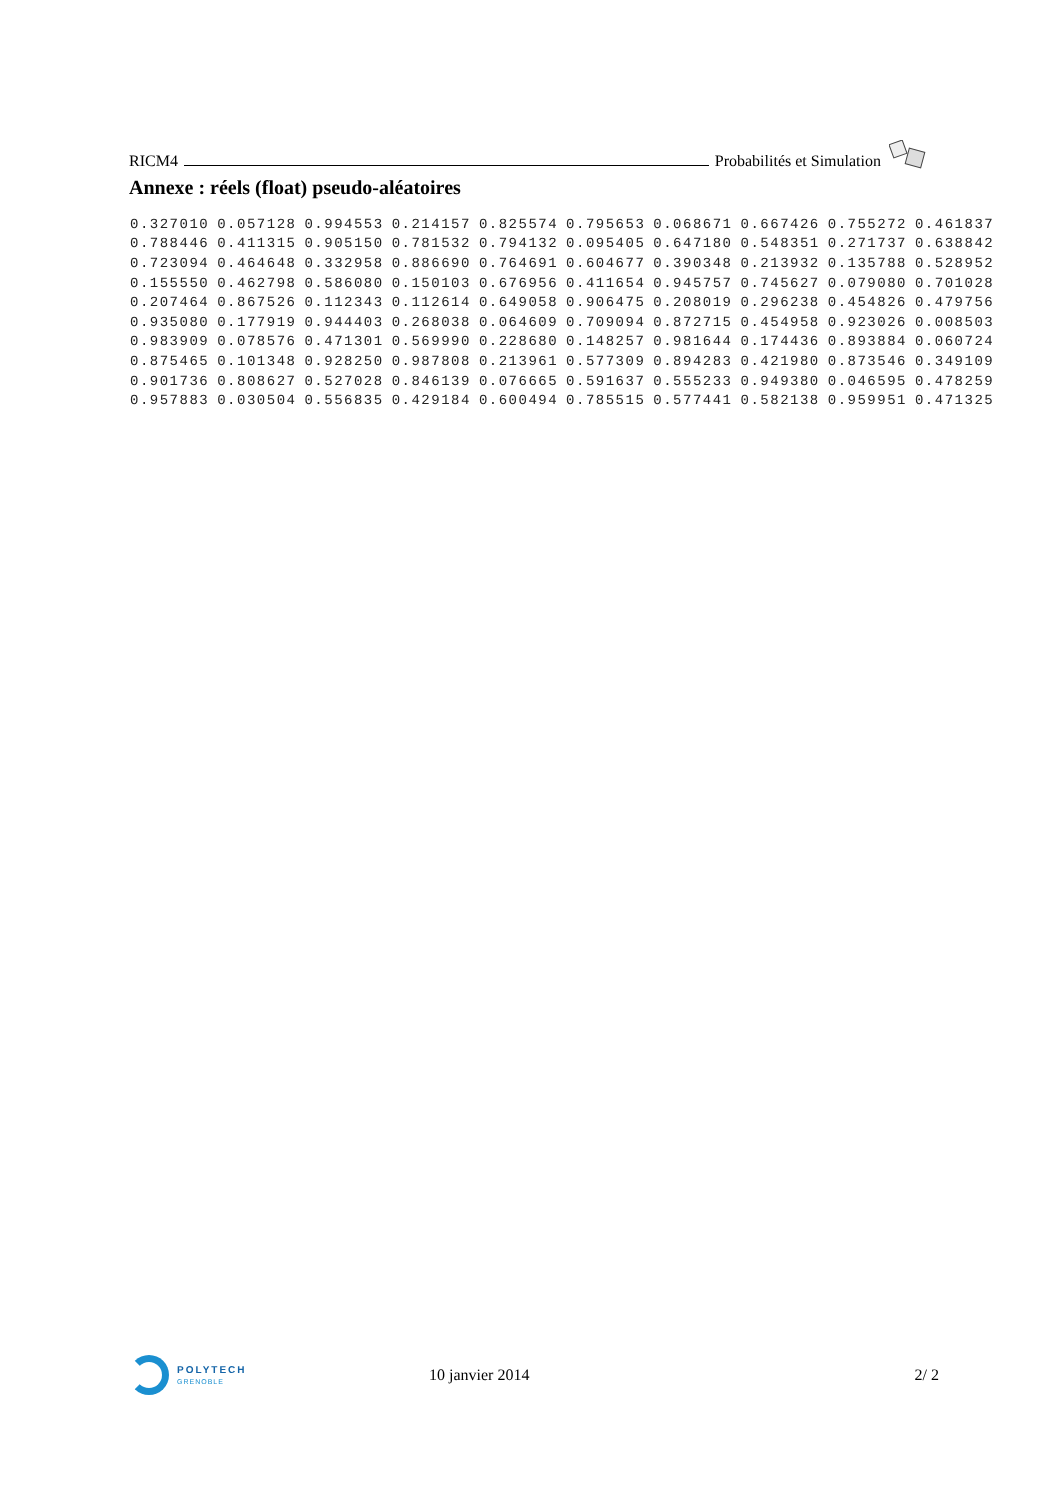RICM4 Probabilités et Simulation
Annexe : réels (float) pseudo-aléatoires
| 0.327010 | 0.057128 | 0.994553 | 0.214157 | 0.825574 | 0.795653 | 0.068671 | 0.667426 | 0.755272 | 0.461837 |
| 0.788446 | 0.411315 | 0.905150 | 0.781532 | 0.794132 | 0.095405 | 0.647180 | 0.548351 | 0.271737 | 0.638842 |
| 0.723094 | 0.464648 | 0.332958 | 0.886690 | 0.764691 | 0.604677 | 0.390348 | 0.213932 | 0.135788 | 0.528952 |
| 0.155550 | 0.462798 | 0.586080 | 0.150103 | 0.676956 | 0.411654 | 0.945757 | 0.745627 | 0.079080 | 0.701028 |
| 0.207464 | 0.867526 | 0.112343 | 0.112614 | 0.649058 | 0.906475 | 0.208019 | 0.296238 | 0.454826 | 0.479756 |
| 0.935080 | 0.177919 | 0.944403 | 0.268038 | 0.064609 | 0.709094 | 0.872715 | 0.454958 | 0.923026 | 0.008503 |
| 0.983909 | 0.078576 | 0.471301 | 0.569990 | 0.228680 | 0.148257 | 0.981644 | 0.174436 | 0.893884 | 0.060724 |
| 0.875465 | 0.101348 | 0.928250 | 0.987808 | 0.213961 | 0.577309 | 0.894283 | 0.421980 | 0.873546 | 0.349109 |
| 0.901736 | 0.808627 | 0.527028 | 0.846139 | 0.076665 | 0.591637 | 0.555233 | 0.949380 | 0.046595 | 0.478259 |
| 0.957883 | 0.030504 | 0.556835 | 0.429184 | 0.600494 | 0.785515 | 0.577441 | 0.582138 | 0.959951 | 0.471325 |
POLYTECH
GRENOBLE
10 janvier 2014 2/ 2